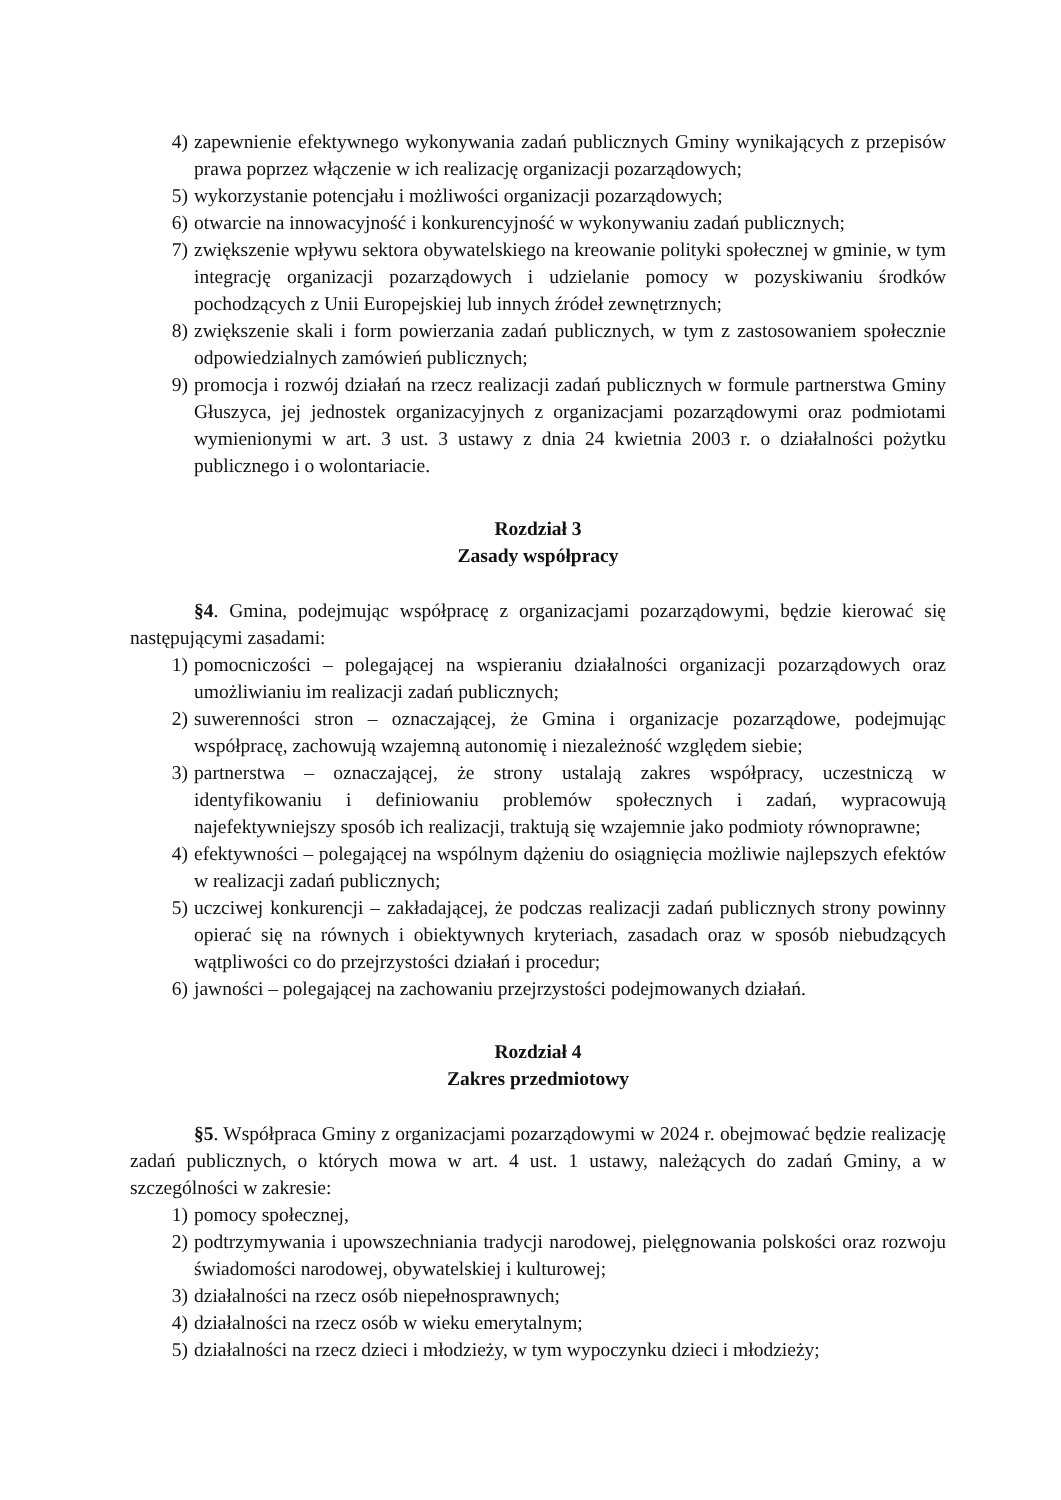4) zapewnienie efektywnego wykonywania zadań publicznych Gminy wynikających z przepisów prawa poprzez włączenie w ich realizację organizacji pozarządowych;
5) wykorzystanie potencjału i możliwości organizacji pozarządowych;
6) otwarcie na innowacyjność i konkurencyjność w wykonywaniu zadań publicznych;
7) zwiększenie wpływu sektora obywatelskiego na kreowanie polityki społecznej w gminie, w tym integrację organizacji pozarządowych i udzielanie pomocy w pozyskiwaniu środków pochodzących z Unii Europejskiej lub innych źródeł zewnętrznych;
8) zwiększenie skali i form powierzania zadań publicznych, w tym z zastosowaniem społecznie odpowiedzialnych zamówień publicznych;
9) promocja i rozwój działań na rzecz realizacji zadań publicznych w formule partnerstwa Gminy Głuszyca, jej jednostek organizacyjnych z organizacjami pozarządowymi oraz podmiotami wymienionymi w art. 3 ust. 3 ustawy z dnia 24 kwietnia 2003 r. o działalności pożytku publicznego i o wolontariacie.
Rozdział 3
Zasady współpracy
§4. Gmina, podejmując współpracę z organizacjami pozarządowymi, będzie kierować się następującymi zasadami:
1) pomocniczości – polegającej na wspieraniu działalności organizacji pozarządowych oraz umożliwianiu im realizacji zadań publicznych;
2) suwerenności stron – oznaczającej, że Gmina i organizacje pozarządowe, podejmując współpracę, zachowują wzajemną autonomię i niezależność względem siebie;
3) partnerstwa – oznaczającej, że strony ustalają zakres współpracy, uczestniczą w identyfikowaniu i definiowaniu problemów społecznych i zadań, wypracowują najefektywniejszy sposób ich realizacji, traktują się wzajemnie jako podmioty równoprawne;
4) efektywności – polegającej na wspólnym dążeniu do osiągnięcia możliwie najlepszych efektów w realizacji zadań publicznych;
5) uczciwej konkurencji – zakładającej, że podczas realizacji zadań publicznych strony powinny opierać się na równych i obiektywnych kryteriach, zasadach oraz w sposób niebudzących wątpliwości co do przejrzystości działań i procedur;
6) jawności – polegającej na zachowaniu przejrzystości podejmowanych działań.
Rozdział 4
Zakres przedmiotowy
§5. Współpraca Gminy z organizacjami pozarządowymi w 2024 r. obejmować będzie realizację zadań publicznych, o których mowa w art. 4 ust. 1 ustawy, należących do zadań Gminy, a w szczególności w zakresie:
1) pomocy społecznej,
2) podtrzymywania i upowszechniania tradycji narodowej, pielęgnowania polskości oraz rozwoju świadomości narodowej, obywatelskiej i kulturowej;
3) działalności na rzecz osób niepełnosprawnych;
4) działalności na rzecz osób w wieku emerytalnym;
5) działalności na rzecz dzieci i młodzieży, w tym wypoczynku dzieci i młodzieży;